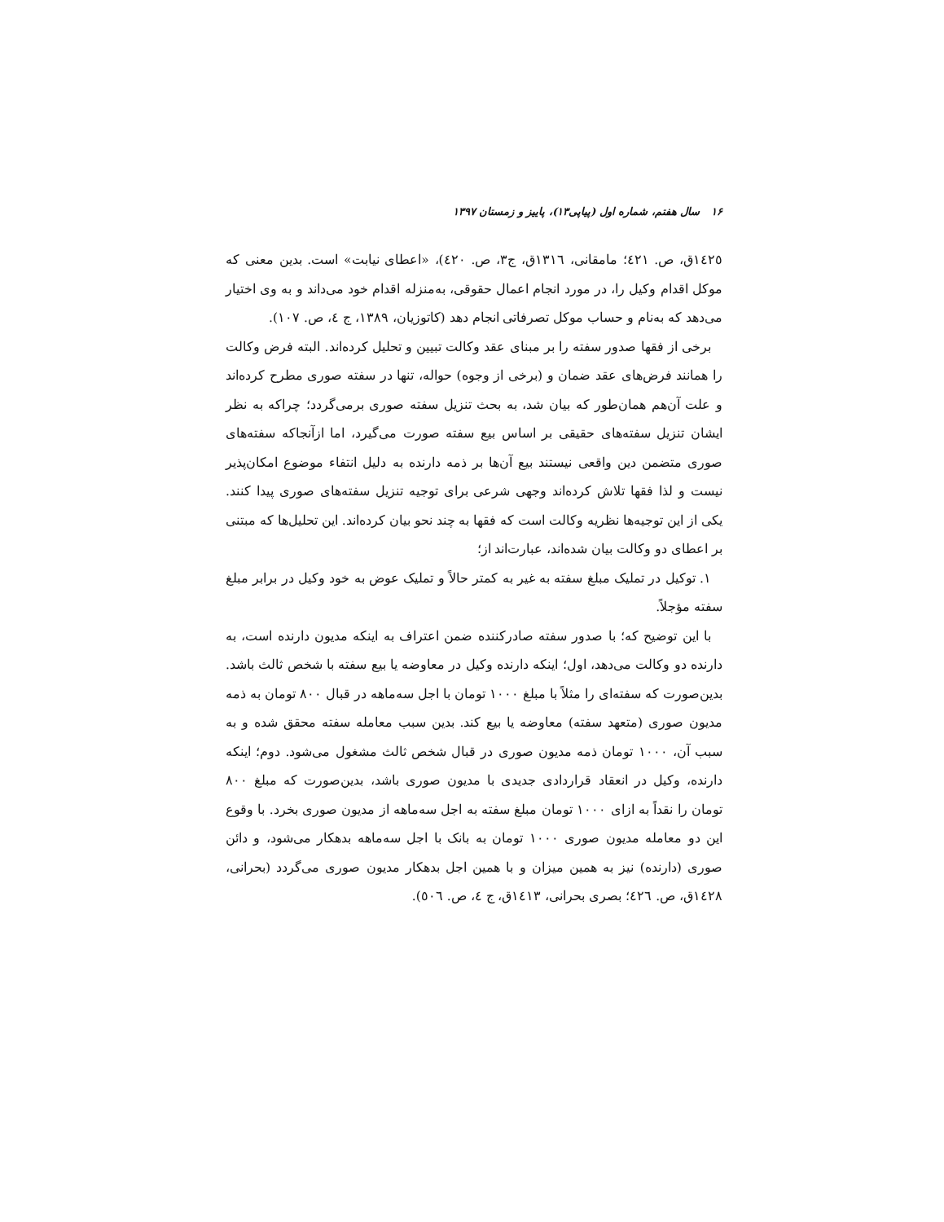۱۶ سال هفتم، شماره اول (پیاپی۱۳)، پاییز و زمستان ۱۳۹۷
١٤٢٥ق، ص. ٤٢١؛ مامقانی، ١٣١٦ق، ج٣، ص. ٤٢٠)، «اعطای نیابت» است. بدین معنی که موکل اقدام وکیل را، در مورد انجام اعمال حقوقی، به‌منزله اقدام خود می‌داند و به وی اختیار می‌دهد که به‌نام و حساب موکل تصرفاتی انجام دهد (کاتوزیان، ۱۳۸۹، ج ٤، ص. ۱۰۷).
برخی از فقها صدور سفته را بر مبنای عقد وکالت تبیین و تحلیل کرده‌اند. البته فرض وکالت را همانند فرض‌های عقد ضمان و (برخی از وجوه) حواله، تنها در سفته صوری مطرح کرده‌اند و علت آن‌هم همان‌طور که بیان شد، به بحث تنزیل سفته صوری برمی‌گردد؛ چراکه به نظر ایشان تنزیل سفته‌های حقیقی بر اساس بیع سفته صورت می‌گیرد، اما ازآنجاکه سفته‌های صوری متضمن دین واقعی نیستند بیع آن‌ها بر ذمه دارنده به دلیل انتفاء موضوع امکان‌پذیر نیست و لذا فقها تلاش کرده‌اند وجهی شرعی برای توجیه تنزیل سفته‌های صوری پیدا کنند. یکی از این توجیه‌ها نظریه وکالت است که فقها به چند نحو بیان کرده‌اند. این تحلیل‌ها که مبتنی بر اعطای دو وکالت بیان شده‌اند، عبارت‌اند از؛
۱. توکیل در تملیک مبلغ سفته به غیر به کمتر حالاً و تملیک عوض به خود وکیل در برابر مبلغ سفته مؤجلاً.
با این توضیح که؛ با صدور سفته صادرکننده ضمن اعتراف به اینکه مدیون دارنده است، به دارنده دو وکالت می‌دهد، اول؛ اینکه دارنده وکیل در معاوضه یا بیع سفته با شخص ثالث باشد. بدین‌صورت که سفته‌ای را مثلاً با مبلغ ۱۰۰۰ تومان با اجل سه‌ماهه در قبال ۸۰۰ تومان به ذمه مدیون صوری (متعهد سفته) معاوضه یا بیع کند. بدین سبب معامله سفته محقق شده و به سبب آن، ۱۰۰۰ تومان ذمه مدیون صوری در قبال شخص ثالث مشغول می‌شود. دوم؛ اینکه دارنده، وکیل در انعقاد قراردادی جدیدی با مدیون صوری باشد، بدین‌صورت که مبلغ ۸۰۰ تومان را نقداً به ازای ۱۰۰۰ تومان مبلغ سفته به اجل سه‌ماهه از مدیون صوری بخرد. با وقوع این دو معامله مدیون صوری ۱۰۰۰ تومان به بانک با اجل سه‌ماهه بدهکار می‌شود، و دائن صوری (دارنده) نیز به همین میزان و با همین اجل بدهکار مدیون صوری می‌گردد (بحرانی، ١٤٢٨ق، ص. ٤٢٦؛ بصری بحرانی، ١٤١٣ق، ج ٤، ص. ٥٠٦).